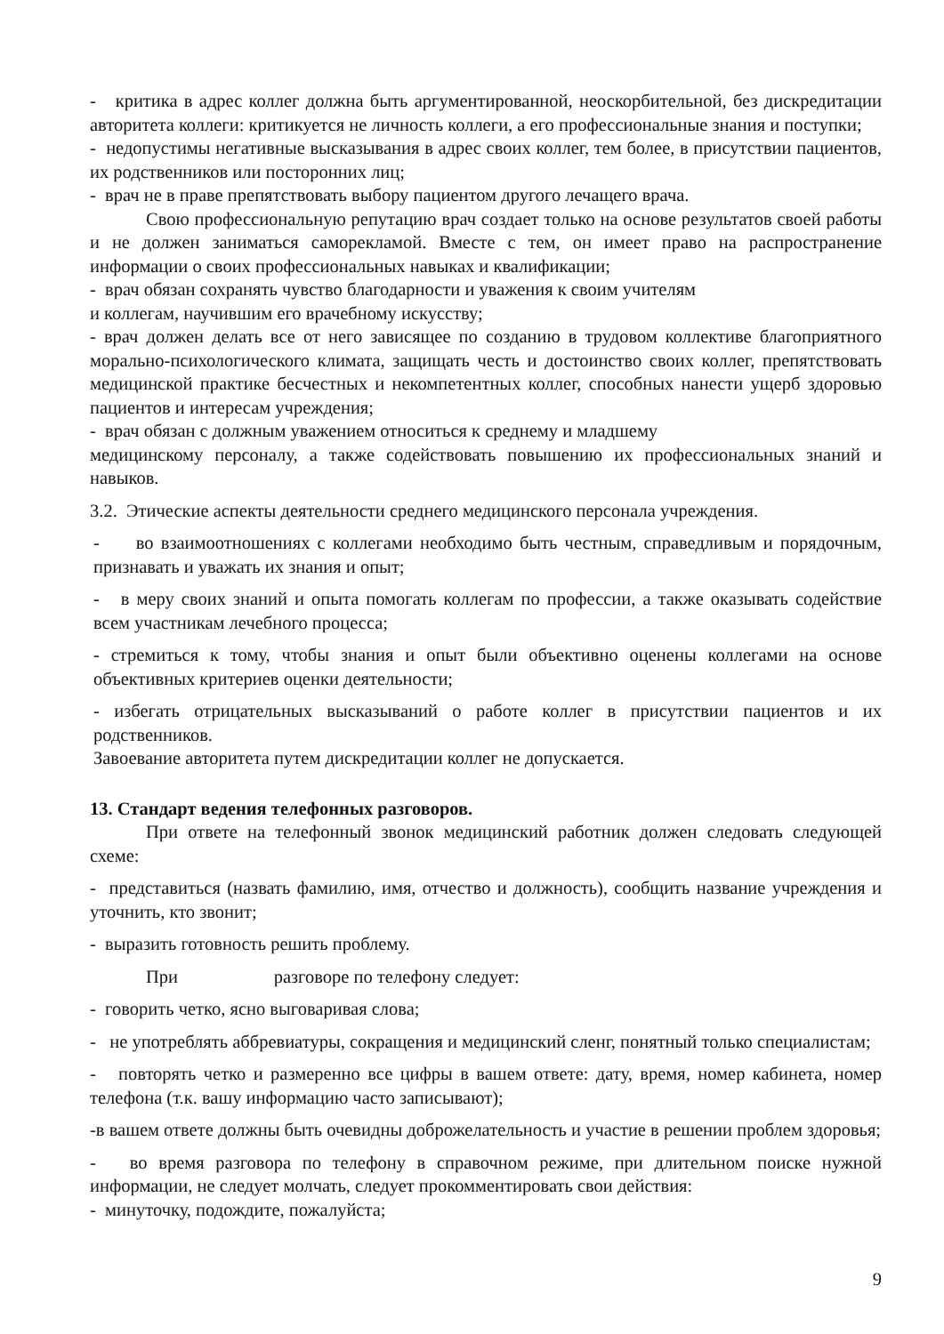- критика в адрес коллег должна быть аргументированной, неоскорбительной, без дискредитации авторитета коллеги: критикуется не личность коллеги, а его профессиональные знания и поступки;
- недопустимы негативные высказывания в адрес своих коллег, тем более, в присутствии пациентов, их родственников или посторонних лиц;
- врач не в праве препятствовать выбору пациентом другого лечащего врача.
Свою профессиональную репутацию врач создает только на основе результатов своей работы и не должен заниматься саморекламой. Вместе с тем, он имеет право на распространение информации о своих профессиональных навыках и квалификации;
- врач обязан сохранять чувство благодарности и уважения к своим учителям
и коллегам, научившим его врачебному искусству;
- врач должен делать все от него зависящее по созданию в трудовом коллективе благоприятного морально-психологического климата, защищать честь и достоинство своих коллег, препятствовать медицинской практике бесчестных и некомпетентных коллег, способных нанести ущерб здоровью пациентов и интересам учреждения;
- врач обязан с должным уважением относиться к среднему и младшему
медицинскому персоналу, а также содействовать повышению их профессиональных знаний и навыков.
3.2. Этические аспекты деятельности среднего медицинского персонала учреждения.
- во взаимоотношениях с коллегами необходимо быть честным, справедливым и порядочным, признавать и уважать их знания и опыт;
- в меру своих знаний и опыта помогать коллегам по профессии, а также оказывать содействие всем участникам лечебного процесса;
- стремиться к тому, чтобы знания и опыт были объективно оценены коллегами на основе объективных критериев оценки деятельности;
- избегать отрицательных высказываний о работе коллег в присутствии пациентов и их родственников.
Завоевание авторитета путем дискредитации коллег не допускается.
13. Стандарт ведения телефонных разговоров.
При ответе на телефонный звонок медицинский работник должен следовать следующей схеме:
- представиться (назвать фамилию, имя, отчество и должность), сообщить название учреждения и уточнить, кто звонит;
- выразить готовность решить проблему.
При разговоре по телефону следует:
- говорить четко, ясно выговаривая слова;
- не употреблять аббревиатуры, сокращения и медицинский сленг, понятный только специалистам;
- повторять четко и размеренно все цифры в вашем ответе: дату, время, номер кабинета, номер телефона (т.к. вашу информацию часто записывают);
-в вашем ответе должны быть очевидны доброжелательность и участие в решении проблем здоровья;
- во время разговора по телефону в справочном режиме, при длительном поиске нужной информации, не следует молчать, следует прокомментировать свои действия:
- минуточку, подождите, пожалуйста;
9